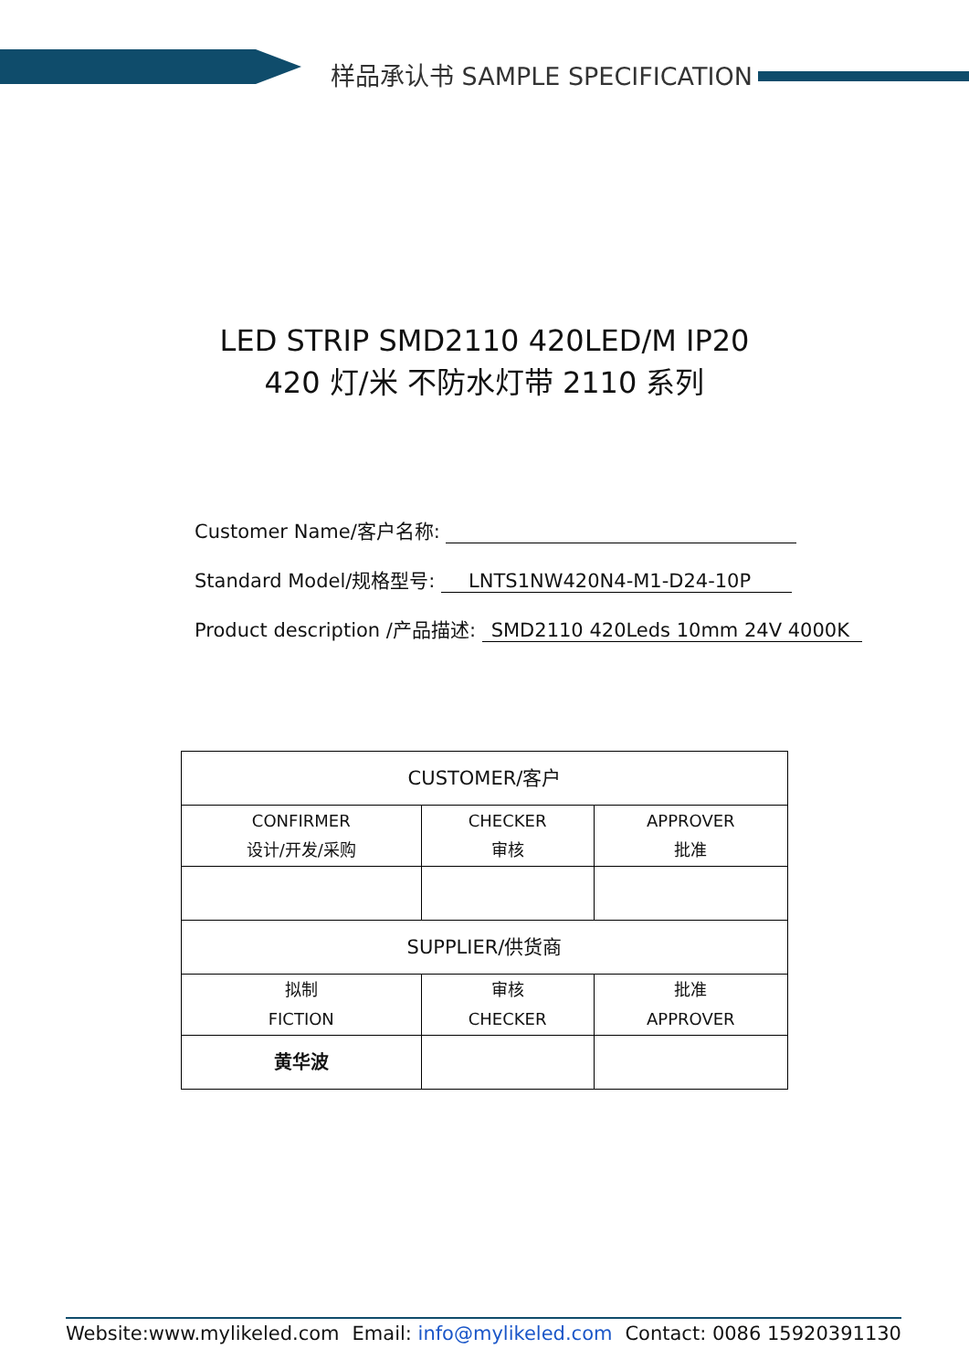样品承认书 SAMPLE SPECIFICATION
LED STRIP SMD2110 420LED/M IP20
420 灯/米 不防水灯带 2110 系列
Customer Name/客户名称:
Standard Model/规格型号: LNTS1NW420N4-M1-D24-10P
Product description /产品描述: SMD2110 420Leds 10mm 24V 4000K
| CUSTOMER/客户 | | |
| CONFIRMER 设计/开发/采购 | CHECKER 审核 | APPROVER 批准 |
| SUPPLIER/供货商 | | |
| 拟制 FICTION | 审核 CHECKER | 批准 APPROVER |
| 黄华波 | | |
Website:www.mylikeled.com Email: info@mylikeled.com Contact: 0086 15920391130